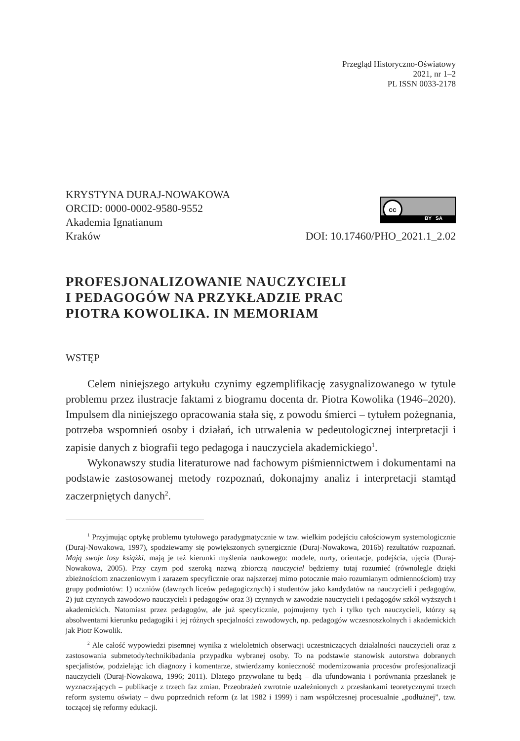Przegląd Historyczno-Oświatowy
2021, nr 1–2
PL ISSN 0033-2178
KRYSTYNA DURAJ-NOWAKOWA
ORCID: 0000-0002-9580-9552
Akademia Ignatianum
Kraków
cc
BY SA
DOI: 10.17460/PHO_2021.1_2.02
PROFESJONALIZOWANIE NAUCZYCIELI
I PEDAGOGÓW NA PRZYKŁADZIE PRAC
PIOTRA KOWOLIKA. IN MEMORIAM
WSTĘP
Celem niniejszego artykułu czynimy egzemplifikację zasygnalizowanego w tytule problemu przez ilustracje faktami z biogramu docenta dr. Piotra Kowolika (1946–2020). Impulsem dla niniejszego opracowania stała się, z powodu śmierci – tytułem pożegnania, potrzeba wspomnień osoby i działań, ich utrwalenia w pedeutologicznej interpretacji i zapisie danych z biografii tego pedagoga i nauczyciela akademickiego<sup>1</sup>.
Wykonawszy studia literaturowe nad fachowym piśmiennictwem i dokumentami na podstawie zastosowanej metody rozpoznań, dokonajmy analiz i interpretacji stamtąd zaczerpniętych danych<sup>2</sup>.
<sup>1</sup> Przyjmując optykę problemu tytułowego paradygmatycznie w tzw. wielkim podejściu całościowym systemologicznie (Duraj-Nowakowa, 1997), spodziewamy się powiększonych synergicznie (Duraj-Nowakowa, 2016b) rezultatów rozpoznań. Mają swoje losy książki, mają je też kierunki myślenia naukowego: modele, nurty, orientacje, podejścia, ujęcia (Duraj-Nowakowa, 2005). Przy czym pod szeroką nazwą zbiorczą nauczyciel będziemy tutaj rozumieć (równolegle dzięki zbieżnościom znaczeniowym i zarazem specyficznie oraz najszerzej mimo potocznie mało rozumianym odmiennościom) trzy grupy podmiotów: 1) uczniów (dawnych liceów pedagogicznych) i studentów jako kandydatów na nauczycieli i pedagogów, 2) już czynnych zawodowo nauczycieli i pedagogów oraz 3) czynnych w zawodzie nauczycieli i pedagogów szkół wyższych i akademickich. Natomiast przez pedagogów, ale już specyficznie, pojmujemy tych i tylko tych nauczycieli, którzy są absolwentami kierunku pedagogiki i jej różnych specjalności zawodowych, np. pedagogów wczesnoszkolnych i akademickich jak Piotr Kowolik.
<sup>2</sup> Ale całość wypowiedzi pisemnej wynika z wieloletnich obserwacji uczestniczących działalności nauczycieli oraz z zastosowania submetody/technikibadania przypadku wybranej osoby. To na podstawie stanowisk autorstwa dobranych specjalistów, podzielając ich diagnozy i komentarze, stwierdzamy konieczność modernizowania procesów profesjonalizacji nauczycieli (Duraj-Nowakowa, 1996; 2011). Dlatego przywołane tu będą – dla ufundowania i porównania przesłanek je wyznaczających – publikacje z trzech faz zmian. Przeobrażeń zwrotnie uzależnionych z przesłankami teoretycznymi trzech reform systemu oświaty – dwu poprzednich reform (z lat 1982 i 1999) i nam współczesnej procesualnie „podłużnej”, tzw. toczącej się reformy edukacji.